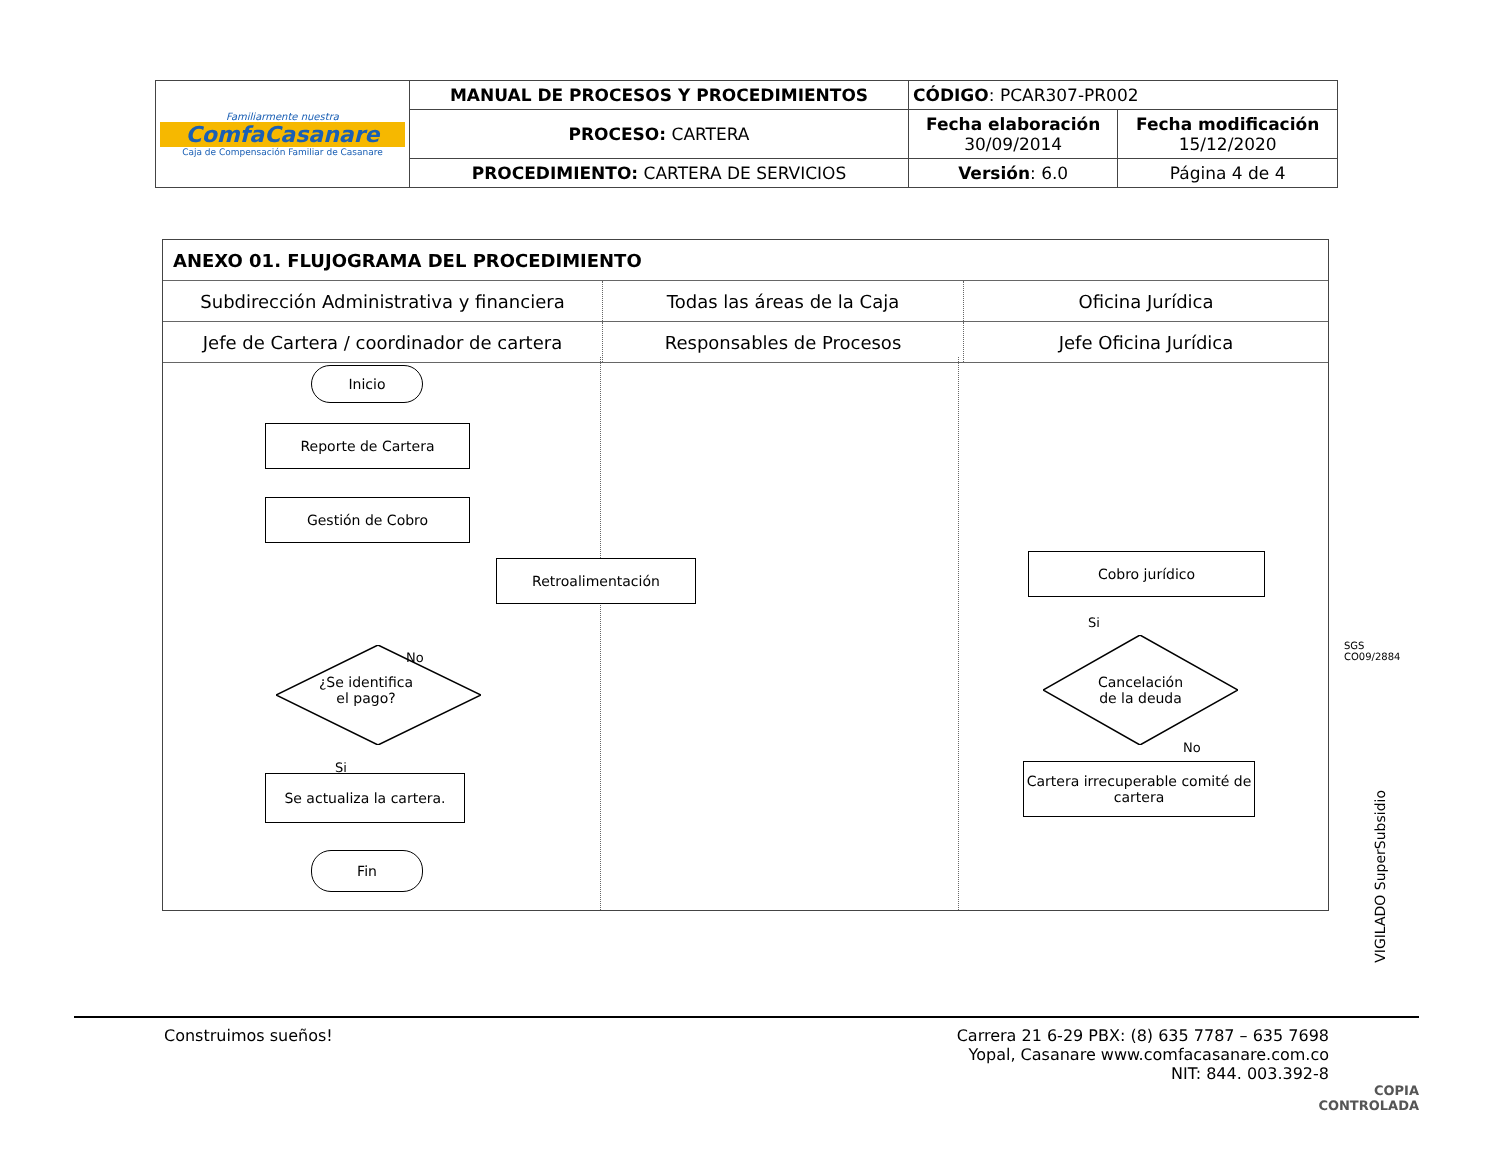| Familiarmente nuestra ComfaCasanare Caja de Compensación Familiar de Casanare | MANUAL DE PROCESOS Y PROCEDIMIENTOS | CÓDIGO : PCAR307-PR002 | |
| | PROCESO: CARTERA | Fecha elaboración 30/09/2014 | Fecha modificación 15/12/2020 |
| | PROCEDIMIENTO: CARTERA DE SERVICIOS | Versión : 6.0 | Página 4 de 4 |
| ANEXO 01. FLUJOGRAMA DEL PROCEDIMIENTO | | |
| Subdirección Administrativa y financiera | Todas las áreas de la Caja | Oficina Jurídica |
| Jefe de Cartera / coordinador de cartera | Responsables de Procesos | Jefe Oficina Jurídica |
Inicio
Reporte de Cartera
Gestión de Cobro
Retroalimentación Cobro jurídico
Si
¿Se identifica
el pago?
No
Cancelación
de la deuda
No
Si
Se actualiza la cartera.
Cartera irrecuperable comité de cartera
Fin
SGS
CO09/2884
VIGILADO SuperSubsidio
Construimos sueños! Carrera 21 6-29 PBX: (8) 635 7787 – 635 7698
Yopal, Casanare www.comfacasanare.com.co
NIT: 844. 003.392-8
COPIA
CONTROLADA